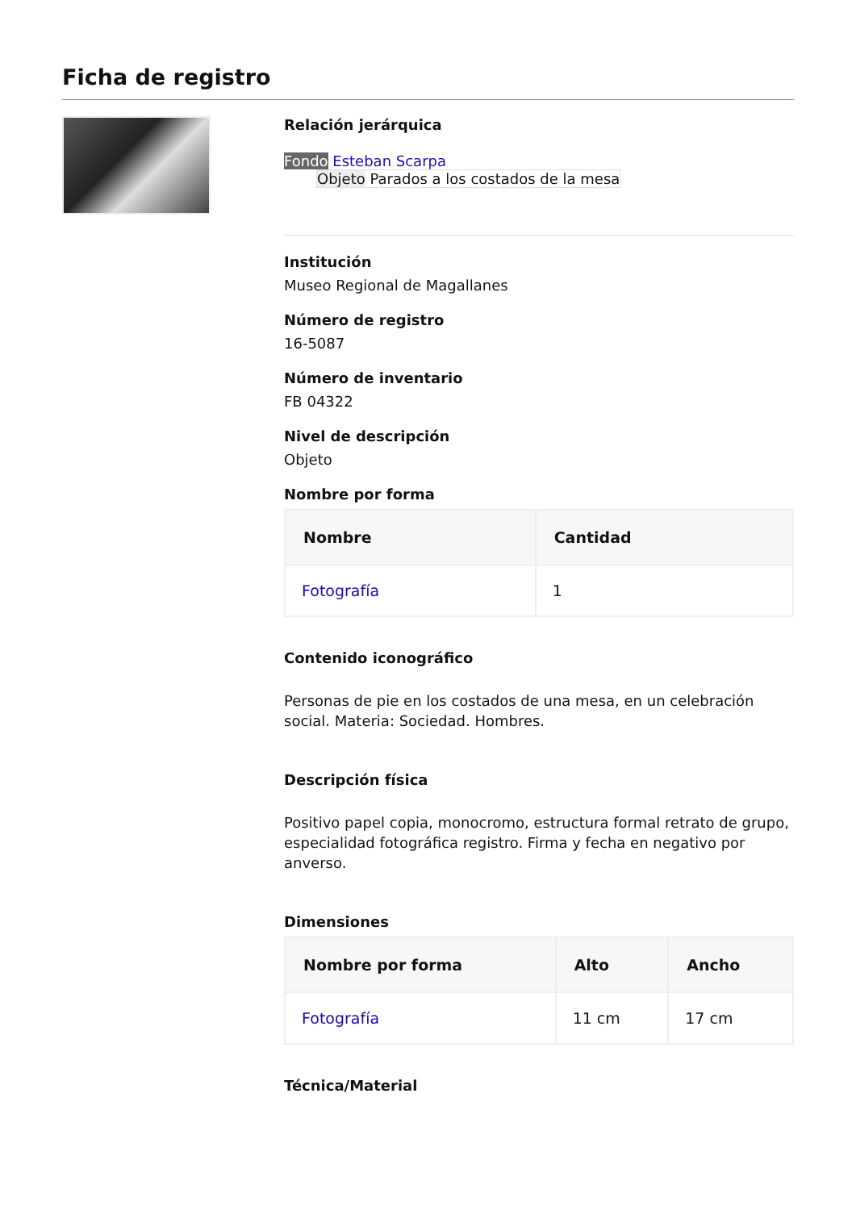Ficha de registro
Relación jerárquica
Fondo Esteban Scarpa
Objeto Parados a los costados de la mesa
Institución
Museo Regional de Magallanes
Número de registro
16-5087
Número de inventario
FB 04322
Nivel de descripción
Objeto
Nombre por forma
| Nombre | Cantidad |
| --- | --- |
| Fotografía | 1 |
Contenido iconográfico
Personas de pie en los costados de una mesa, en un celebración social. Materia: Sociedad. Hombres.
Descripción física
Positivo papel copia, monocromo, estructura formal retrato de grupo, especialidad fotográfica registro. Firma y fecha en negativo por anverso.
Dimensiones
| Nombre por forma | Alto | Ancho |
| --- | --- | --- |
| Fotografía | 11 cm | 17 cm |
Técnica/Material